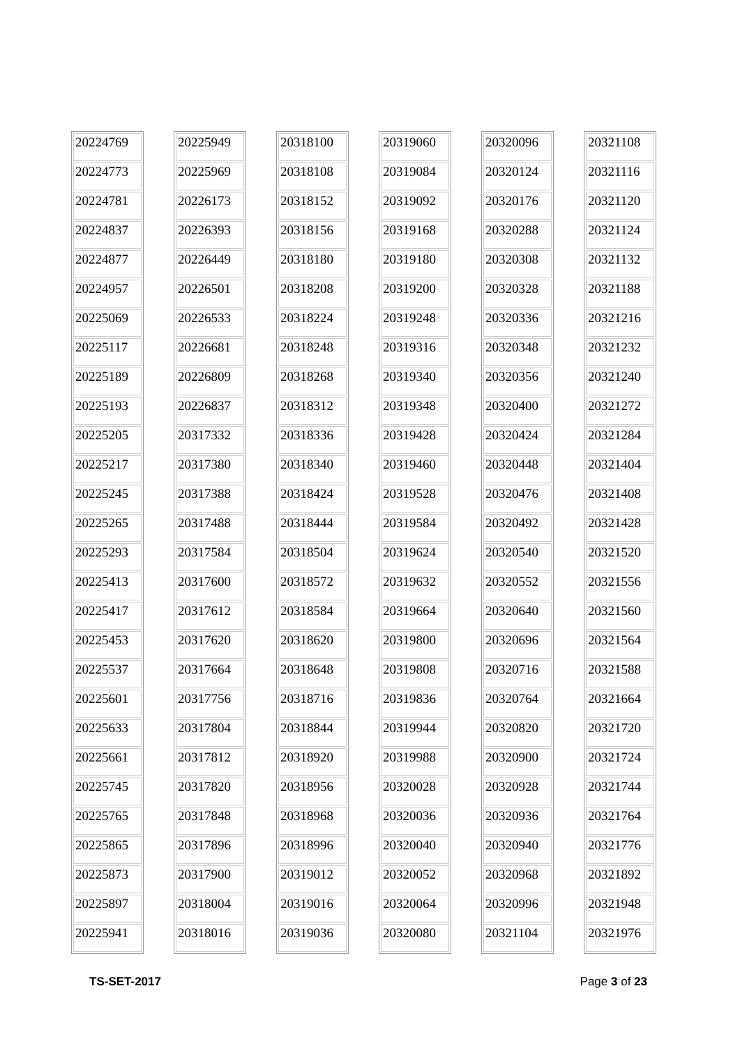| 20224769 |
| 20224773 |
| 20224781 |
| 20224837 |
| 20224877 |
| 20224957 |
| 20225069 |
| 20225117 |
| 20225189 |
| 20225193 |
| 20225205 |
| 20225217 |
| 20225245 |
| 20225265 |
| 20225293 |
| 20225413 |
| 20225417 |
| 20225453 |
| 20225537 |
| 20225601 |
| 20225633 |
| 20225661 |
| 20225745 |
| 20225765 |
| 20225865 |
| 20225873 |
| 20225897 |
| 20225941 |
| 20225949 |
| 20225969 |
| 20226173 |
| 20226393 |
| 20226449 |
| 20226501 |
| 20226533 |
| 20226681 |
| 20226809 |
| 20226837 |
| 20317332 |
| 20317380 |
| 20317388 |
| 20317488 |
| 20317584 |
| 20317600 |
| 20317612 |
| 20317620 |
| 20317664 |
| 20317756 |
| 20317804 |
| 20317812 |
| 20317820 |
| 20317848 |
| 20317896 |
| 20317900 |
| 20318004 |
| 20318016 |
| 20318100 |
| 20318108 |
| 20318152 |
| 20318156 |
| 20318180 |
| 20318208 |
| 20318224 |
| 20318248 |
| 20318268 |
| 20318312 |
| 20318336 |
| 20318340 |
| 20318424 |
| 20318444 |
| 20318504 |
| 20318572 |
| 20318584 |
| 20318620 |
| 20318648 |
| 20318716 |
| 20318844 |
| 20318920 |
| 20318956 |
| 20318968 |
| 20318996 |
| 20319012 |
| 20319016 |
| 20319036 |
| 20319060 |
| 20319084 |
| 20319092 |
| 20319168 |
| 20319180 |
| 20319200 |
| 20319248 |
| 20319316 |
| 20319340 |
| 20319348 |
| 20319428 |
| 20319460 |
| 20319528 |
| 20319584 |
| 20319624 |
| 20319632 |
| 20319664 |
| 20319800 |
| 20319808 |
| 20319836 |
| 20319944 |
| 20319988 |
| 20320028 |
| 20320036 |
| 20320040 |
| 20320052 |
| 20320064 |
| 20320080 |
| 20320096 |
| 20320124 |
| 20320176 |
| 20320288 |
| 20320308 |
| 20320328 |
| 20320336 |
| 20320348 |
| 20320356 |
| 20320400 |
| 20320424 |
| 20320448 |
| 20320476 |
| 20320492 |
| 20320540 |
| 20320552 |
| 20320640 |
| 20320696 |
| 20320716 |
| 20320764 |
| 20320820 |
| 20320900 |
| 20320928 |
| 20320936 |
| 20320940 |
| 20320968 |
| 20320996 |
| 20321104 |
| 20321108 |
| 20321116 |
| 20321120 |
| 20321124 |
| 20321132 |
| 20321188 |
| 20321216 |
| 20321232 |
| 20321240 |
| 20321272 |
| 20321284 |
| 20321404 |
| 20321408 |
| 20321428 |
| 20321520 |
| 20321556 |
| 20321560 |
| 20321564 |
| 20321588 |
| 20321664 |
| 20321720 |
| 20321724 |
| 20321744 |
| 20321764 |
| 20321776 |
| 20321892 |
| 20321948 |
| 20321976 |
TS-SET-2017 Page 3 of 23